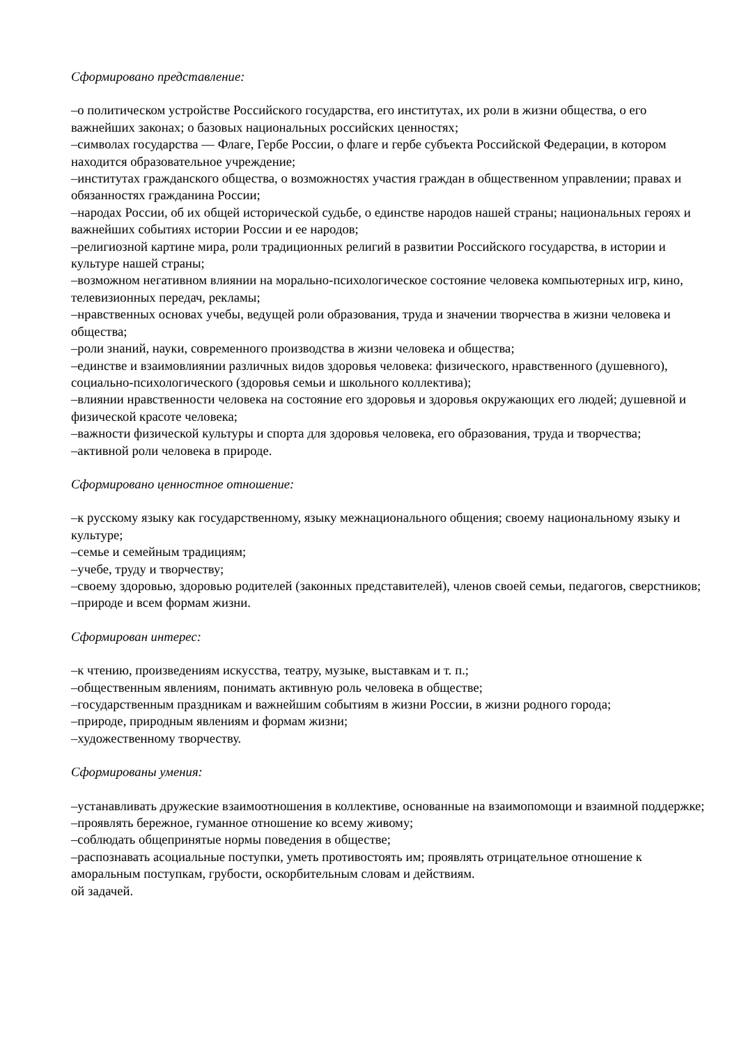Сформировано представление:
–о политическом устройстве Российского государства, его институтах, их роли в жизни общества, о его важнейших законах; о базовых национальных российских ценностях;
–символах государства — Флаге, Гербе России, о флаге и гербе субъекта Российской Федерации, в котором находится образовательное учреждение;
–институтах гражданского общества, о возможностях участия граждан в общественном управлении; правах и обязанностях гражданина России;
–народах России, об их общей исторической судьбе, о единстве народов нашей страны; национальных героях и важнейших событиях истории России и ее народов;
–религиозной картине мира, роли традиционных религий в развитии Российского государства, в истории и культуре нашей страны;
–возможном негативном влиянии на морально-психологическое состояние человека компьютерных игр, кино, телевизионных передач, рекламы;
–нравственных основах учебы, ведущей роли образования, труда и значении творчества в жизни человека и общества;
–роли знаний, науки, современного производства в жизни человека и общества;
–единстве и взаимовлиянии различных видов здоровья человека: физического, нравственного (душевного), социально-психологического (здоровья семьи и школьного коллектива);
–влиянии нравственности человека на состояние его здоровья и здоровья окружающих его людей; душевной и физической красоте человека;
–важности физической культуры и спорта для здоровья человека, его образования, труда и творчества;
–активной роли человека в природе.
Сформировано ценностное отношение:
–к русскому языку как государственному, языку межнационального общения; своему национальному языку и культуре;
–семье и семейным традициям;
–учебе, труду и творчеству;
–своему здоровью, здоровью родителей (законных представителей), членов своей семьи, педагогов, сверстников;
–природе и всем формам жизни.
Сформирован интерес:
–к чтению, произведениям искусства, театру, музыке, выставкам и т. п.;
–общественным явлениям, понимать активную роль человека в обществе;
–государственным праздникам и важнейшим событиям в жизни России, в жизни родного города;
–природе, природным явлениям и формам жизни;
–художественному творчеству.
Сформированы умения:
–устанавливать дружеские взаимоотношения в коллективе, основанные на взаимопомощи и взаимной поддержке;
–проявлять бережное, гуманное отношение ко всему живому;
–соблюдать общепринятые нормы поведения в обществе;
–распознавать асоциальные поступки, уметь противостоять им; проявлять отрицательное отношение к аморальным поступкам, грубости, оскорбительным словам и действиям.
ой задачей.